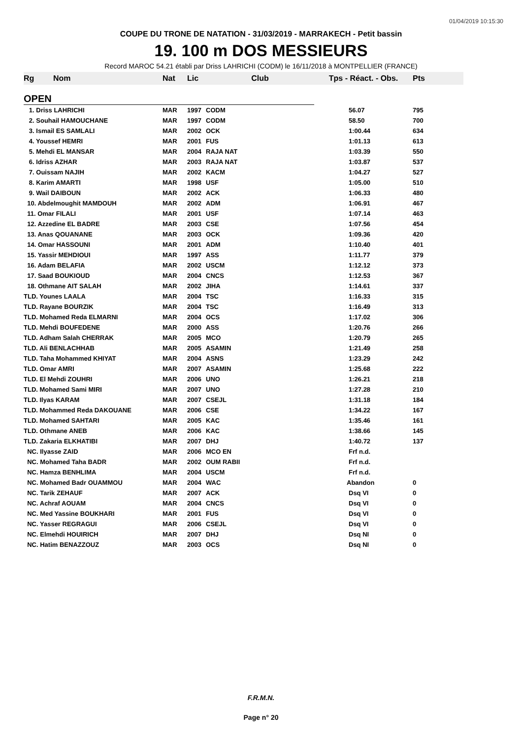01/04/2019 10:15:30
COUPE DU TRONE DE NATATION - 31/03/2019 - MARRAKECH - Petit bassin
19. 100 m DOS MESSIEURS
Record MAROC 54.21 établi par Driss LAHRICHI (CODM) le 16/11/2018 à MONTPELLIER (FRANCE)
| Rg | Nom | Nat | Lic | Club | Tps - Réact. - Obs. | Pts |
| --- | --- | --- | --- | --- | --- | --- |
| OPEN | | | | | | |
| 1. Driss LAHRICHI | | MAR | 1997 | CODM | 56.07 | 795 |
| 2. Souhail HAMOUCHANE | | MAR | 1997 | CODM | 58.50 | 700 |
| 3. Ismail ES SAMLALI | | MAR | 2002 | OCK | 1:00.44 | 634 |
| 4. Youssef HEMRI | | MAR | 2001 | FUS | 1:01.13 | 613 |
| 5. Mehdi EL MANSAR | | MAR | 2004 | RAJA NAT | 1:03.39 | 550 |
| 6. Idriss AZHAR | | MAR | 2003 | RAJA NAT | 1:03.87 | 537 |
| 7. Ouissam NAJIH | | MAR | 2002 | KACM | 1:04.27 | 527 |
| 8. Karim AMARTI | | MAR | 1998 | USF | 1:05.00 | 510 |
| 9. Wail DAIBOUN | | MAR | 2002 | ACK | 1:06.33 | 480 |
| 10. Abdelmoughit MAMDOUH | | MAR | 2002 | ADM | 1:06.91 | 467 |
| 11. Omar FILALI | | MAR | 2001 | USF | 1:07.14 | 463 |
| 12. Azzedine EL BADRE | | MAR | 2003 | CSE | 1:07.56 | 454 |
| 13. Anas QOUANANE | | MAR | 2003 | OCK | 1:09.36 | 420 |
| 14. Omar HASSOUNI | | MAR | 2001 | ADM | 1:10.40 | 401 |
| 15. Yassir MEHDIOUI | | MAR | 1997 | ASS | 1:11.77 | 379 |
| 16. Adam BELAFIA | | MAR | 2002 | USCM | 1:12.12 | 373 |
| 17. Saad BOUKIOUD | | MAR | 2004 | CNCS | 1:12.53 | 367 |
| 18. Othmane AIT SALAH | | MAR | 2002 | JIHA | 1:14.61 | 337 |
| TLD. Younes LAALA | | MAR | 2004 | TSC | 1:16.33 | 315 |
| TLD. Rayane BOURZIK | | MAR | 2004 | TSC | 1:16.49 | 313 |
| TLD. Mohamed Reda ELMARNI | | MAR | 2004 | OCS | 1:17.02 | 306 |
| TLD. Mehdi BOUFEDENE | | MAR | 2000 | ASS | 1:20.76 | 266 |
| TLD. Adham Salah CHERRAK | | MAR | 2005 | MCO | 1:20.79 | 265 |
| TLD. Ali BENLACHHAB | | MAR | 2005 | ASAMIN | 1:21.49 | 258 |
| TLD. Taha Mohammed KHIYAT | | MAR | 2004 | ASNS | 1:23.29 | 242 |
| TLD. Omar AMRI | | MAR | 2007 | ASAMIN | 1:25.68 | 222 |
| TLD. El Mehdi ZOUHRI | | MAR | 2006 | UNO | 1:26.21 | 218 |
| TLD. Mohamed Sami MIRI | | MAR | 2007 | UNO | 1:27.28 | 210 |
| TLD. Ilyas KARAM | | MAR | 2007 | CSEJL | 1:31.18 | 184 |
| TLD. Mohammed Reda DAKOUANE | | MAR | 2006 | CSE | 1:34.22 | 167 |
| TLD. Mohamed SAHTARI | | MAR | 2005 | KAC | 1:35.46 | 161 |
| TLD. Othmane ANEB | | MAR | 2006 | KAC | 1:38.66 | 145 |
| TLD. Zakaria ELKHATIBI | | MAR | 2007 | DHJ | 1:40.72 | 137 |
| NC. Ilyasse ZAID | | MAR | 2006 | MCO EN | Frf n.d. | |
| NC. Mohamed Taha BADR | | MAR | 2002 | OUM RABII | Frf n.d. | |
| NC. Hamza BENHLIMA | | MAR | 2004 | USCM | Frf n.d. | |
| NC. Mohamed Badr OUAMMOU | | MAR | 2004 | WAC | Abandon | 0 |
| NC. Tarik ZEHAUF | | MAR | 2007 | ACK | Dsq VI | 0 |
| NC. Achraf AOUAM | | MAR | 2004 | CNCS | Dsq VI | 0 |
| NC. Med Yassine BOUKHARI | | MAR | 2001 | FUS | Dsq VI | 0 |
| NC. Yasser REGRAGUI | | MAR | 2006 | CSEJL | Dsq VI | 0 |
| NC. Elmehdi HOUIRICH | | MAR | 2007 | DHJ | Dsq NI | 0 |
| NC. Hatim BENAZZOUZ | | MAR | 2003 | OCS | Dsq NI | 0 |
F.R.M.N.
Page n° 20